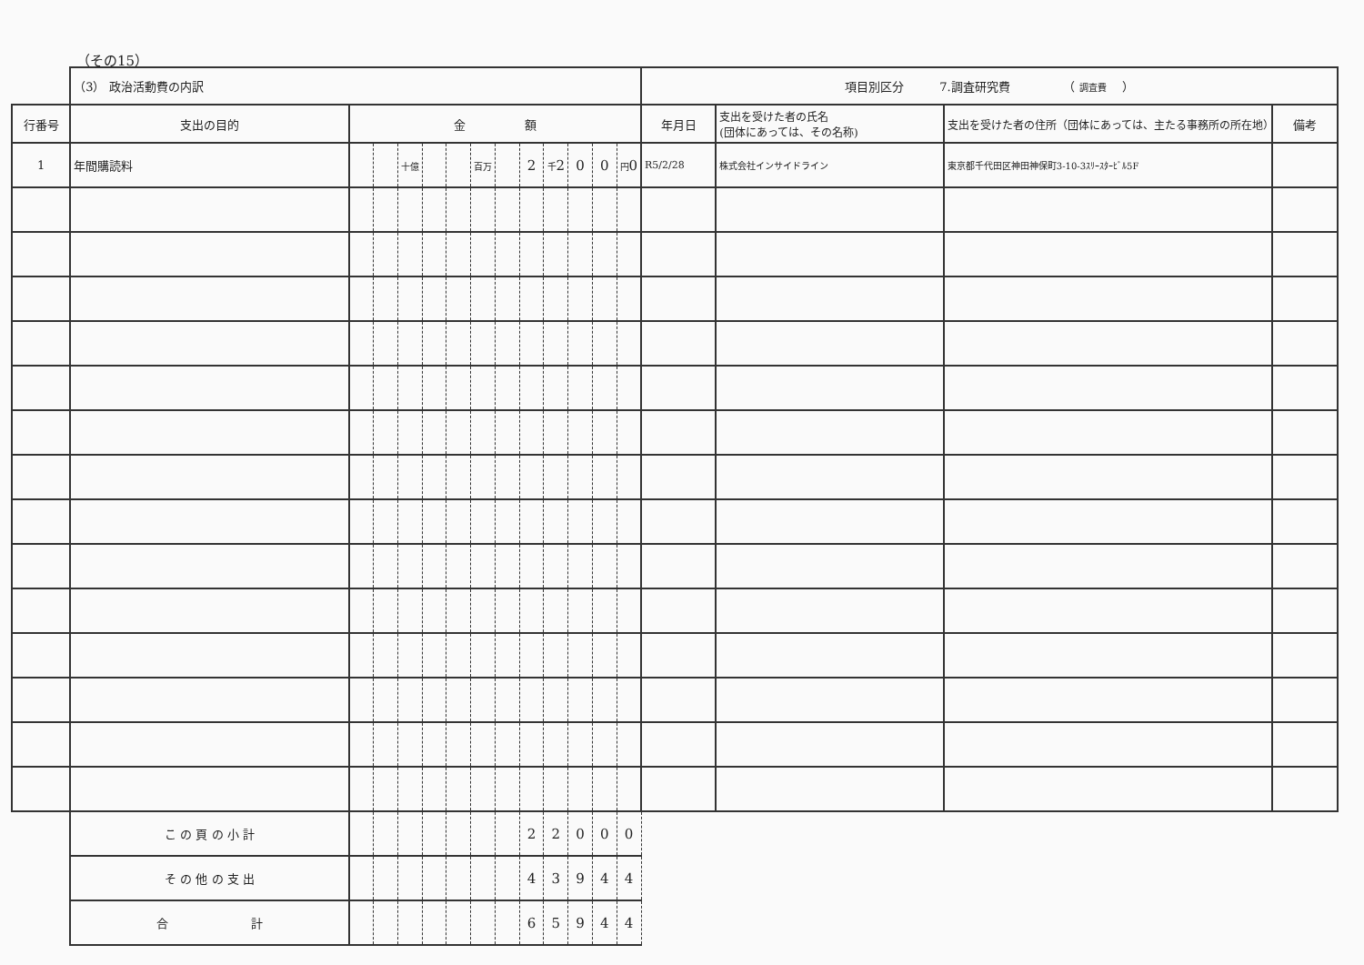（その15）
| | （3） 政治活動費の内訳 | | | | | | | | | | | | | 項目別区分 7.調査研究費 （ 調査費 ） | | | |
| --- | --- | --- | --- | --- | --- | --- | --- | --- | --- | --- | --- | --- | --- | --- | --- | --- | --- |
| 行番号 | 支出の目的 | 金 額 | | | | | | | | | | | | 年月日 | 支出を受けた者の氏名 (団体にあっては、その名称) | 支出を受けた者の住所（団体にあっては、主たる事務所の所在地） | 備考 |
| 1 | 年間購読料 | | | 十億 | | | 百万 | | 2 | 千 2 | 0 | 0 | 円 0 | R5/2/28 | 株式会社インサイドライン | 東京都千代田区神田神保町3-10-3ｽﾘｰｽﾀｰﾋﾞﾙ5F | |
| | こ の 頁 の 小 計 | | | | | | | | 2 | 2 | 0 | 0 | 0 | | | | |
| | そ の 他 の 支 出 | | | | | | | | 4 | 3 | 9 | 4 | 4 | | | | |
| | 合 計 | | | | | | | | 6 | 5 | 9 | 4 | 4 | | | | |